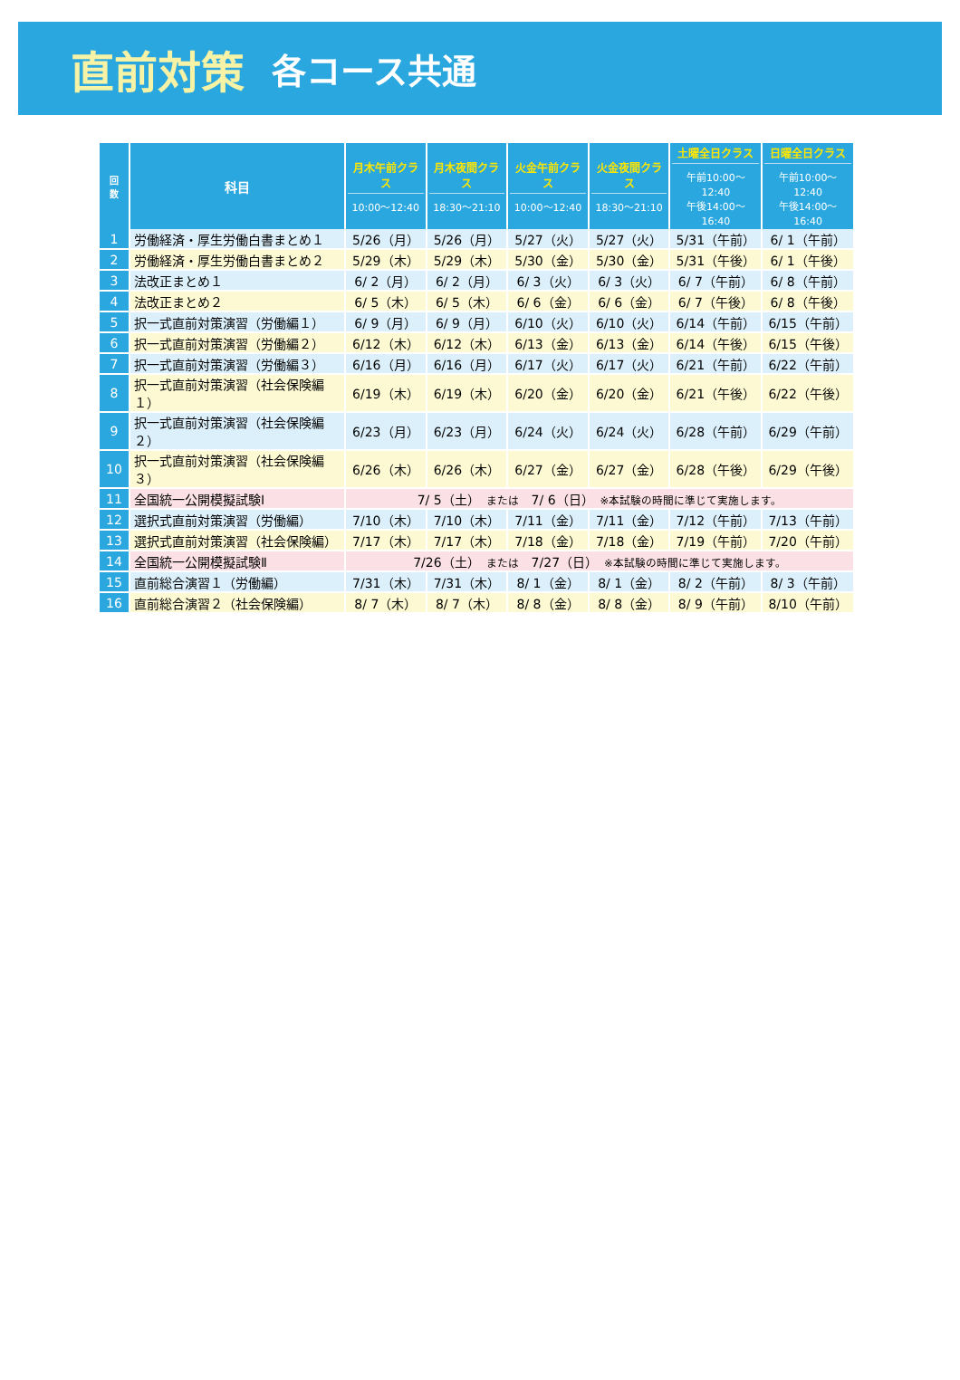直前対策
各コース共通
| 回 数 | 科目 | 月木午前クラス 10:00～12:40 | 月木夜間クラス 18:30～21:10 | 火金午前クラス 10:00～12:40 | 火金夜間クラス 18:30～21:10 | 土曜全日クラス 午前10:00～12:40 午後14:00～16:40 | 日曜全日クラス 午前10:00～12:40 午後14:00～16:40 |
| --- | --- | --- | --- | --- | --- | --- | --- |
| 1 | 労働経済・厚生労働白書まとめ１ | 5/26（月） | 5/26（月） | 5/27（火） | 5/27（火） | 5/31（午前） | 6/ 1（午前） |
| 2 | 労働経済・厚生労働白書まとめ２ | 5/29（木） | 5/29（木） | 5/30（金） | 5/30（金） | 5/31（午後） | 6/ 1（午後） |
| 3 | 法改正まとめ１ | 6/ 2（月） | 6/ 2（月） | 6/ 3（火） | 6/ 3（火） | 6/ 7（午前） | 6/ 8（午前） |
| 4 | 法改正まとめ２ | 6/ 5（木） | 6/ 5（木） | 6/ 6（金） | 6/ 6（金） | 6/ 7（午後） | 6/ 8（午後） |
| 5 | 択一式直前対策演習（労働編１） | 6/ 9（月） | 6/ 9（月） | 6/10（火） | 6/10（火） | 6/14（午前） | 6/15（午前） |
| 6 | 択一式直前対策演習（労働編２） | 6/12（木） | 6/12（木） | 6/13（金） | 6/13（金） | 6/14（午後） | 6/15（午後） |
| 7 | 択一式直前対策演習（労働編３） | 6/16（月） | 6/16（月） | 6/17（火） | 6/17（火） | 6/21（午前） | 6/22（午前） |
| 8 | 択一式直前対策演習（社会保険編１） | 6/19（木） | 6/19（木） | 6/20（金） | 6/20（金） | 6/21（午後） | 6/22（午後） |
| 9 | 択一式直前対策演習（社会保険編２） | 6/23（月） | 6/23（月） | 6/24（火） | 6/24（火） | 6/28（午前） | 6/29（午前） |
| 10 | 択一式直前対策演習（社会保険編３） | 6/26（木） | 6/26（木） | 6/27（金） | 6/27（金） | 6/28（午後） | 6/29（午後） |
| 11 | 全国統一公開模擬試験Ⅰ | 7/ 5（土） または 7/ 6（日） ※本試験の時間に準じて実施します。 | | | | | |
| 12 | 選択式直前対策演習（労働編） | 7/10（木） | 7/10（木） | 7/11（金） | 7/11（金） | 7/12（午前） | 7/13（午前） |
| 13 | 選択式直前対策演習（社会保険編） | 7/17（木） | 7/17（木） | 7/18（金） | 7/18（金） | 7/19（午前） | 7/20（午前） |
| 14 | 全国統一公開模擬試験Ⅱ | 7/26（土） または 7/27（日） ※本試験の時間に準じて実施します。 | | | | | |
| 15 | 直前総合演習１（労働編） | 7/31（木） | 7/31（木） | 8/ 1（金） | 8/ 1（金） | 8/ 2（午前） | 8/ 3（午前） |
| 16 | 直前総合演習２（社会保険編） | 8/ 7（木） | 8/ 7（木） | 8/ 8（金） | 8/ 8（金） | 8/ 9（午前） | 8/10（午前） |